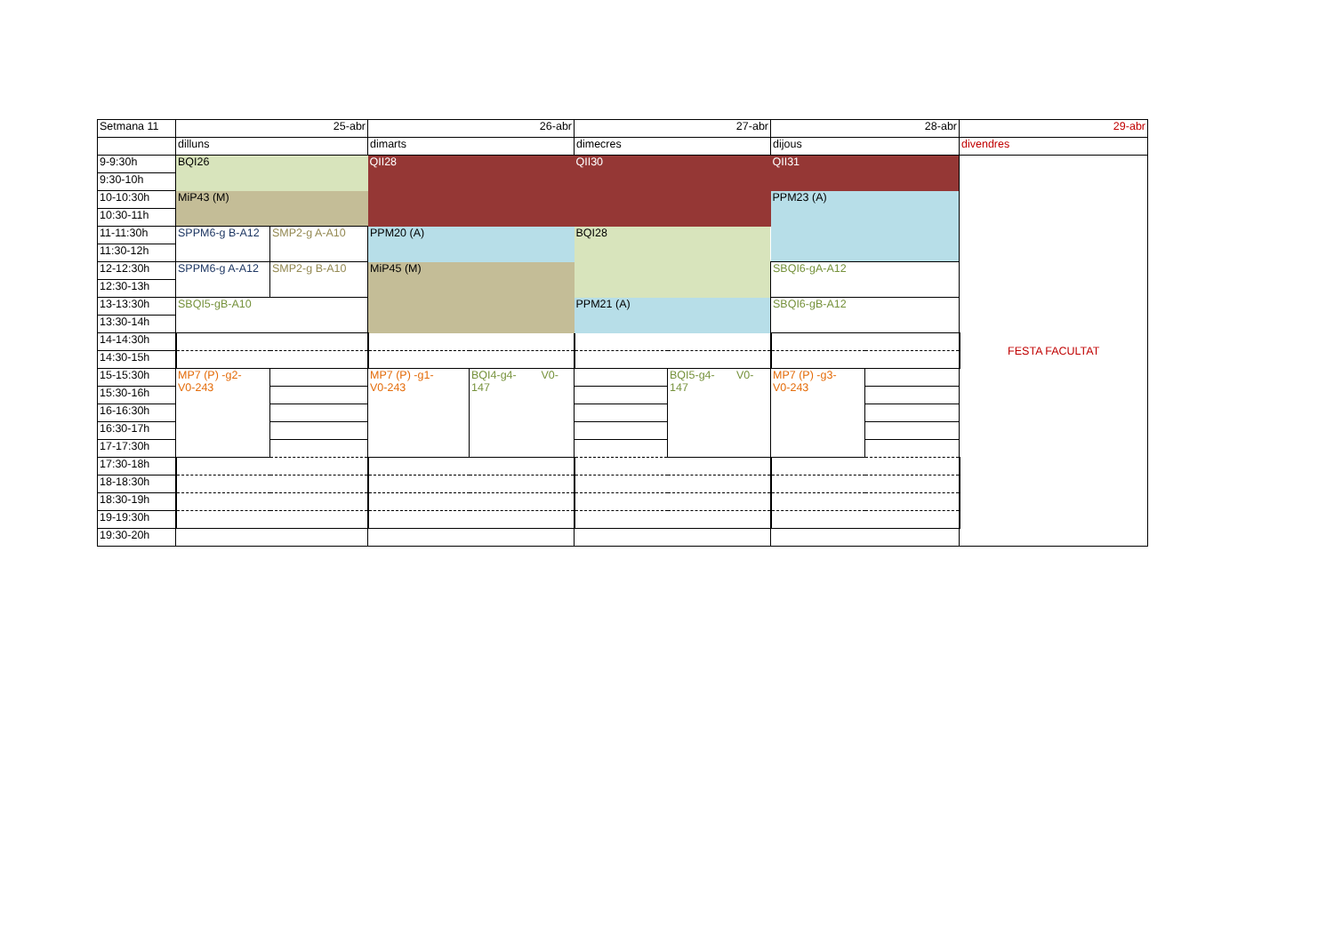| Setmana 11 | 25-abr | | 26-abr | | 27-abr | | 28-abr | | 29-abr |
| | dilluns | | dimarts | | dimecres | | dijous | | divendres |
| 9-9:30h | BQI26 | | QII28 | | QII30 | | QII31 | | FESTA FACULTAT |
| 9:30-10h | | | | | | | | | |
| 10-10:30h | MiP43 (M) | | | | | | PPM23 (A) | | |
| 10:30-11h | | | | | | | | | |
| 11-11:30h | SPPM6-g B-A12 | SMP2-g A-A10 | PPM20 (A) | | BQI28 | | | | |
| 11:30-12h | | | | | | | | | |
| 12-12:30h | SPPM6-g A-A12 | SMP2-g B-A10 | MiP45 (M) | | | | SBQI6-gA-A12 | | |
| 12:30-13h | | | | | | | | | |
| 13-13:30h | SBQI5-gB-A10 | | | | PPM21 (A) | | SBQI6-gB-A12 | | |
| 13:30-14h | | | | | | | | | |
| 14-14:30h | | | | | | | | | |
| 14:30-15h | | | | | | | | | |
| 15-15:30h | MP7 (P) -g2- V0-243 | | MP7 (P) -g1- V0-243 | BQI4-g4- V0- 147 | | BQI5-g4- V0- 147 | MP7 (P) -g3- V0-243 | | |
| 15:30-16h | | | | | | | | | |
| 16-16:30h | | | | | | | | | |
| 16:30-17h | | | | | | | | | |
| 17-17:30h | | | | | | | | | |
| 17:30-18h | | | | | | | | | |
| 18-18:30h | | | | | | | | | |
| 18:30-19h | | | | | | | | | |
| 19-19:30h | | | | | | | | | |
| 19:30-20h | | | | | | | | | |